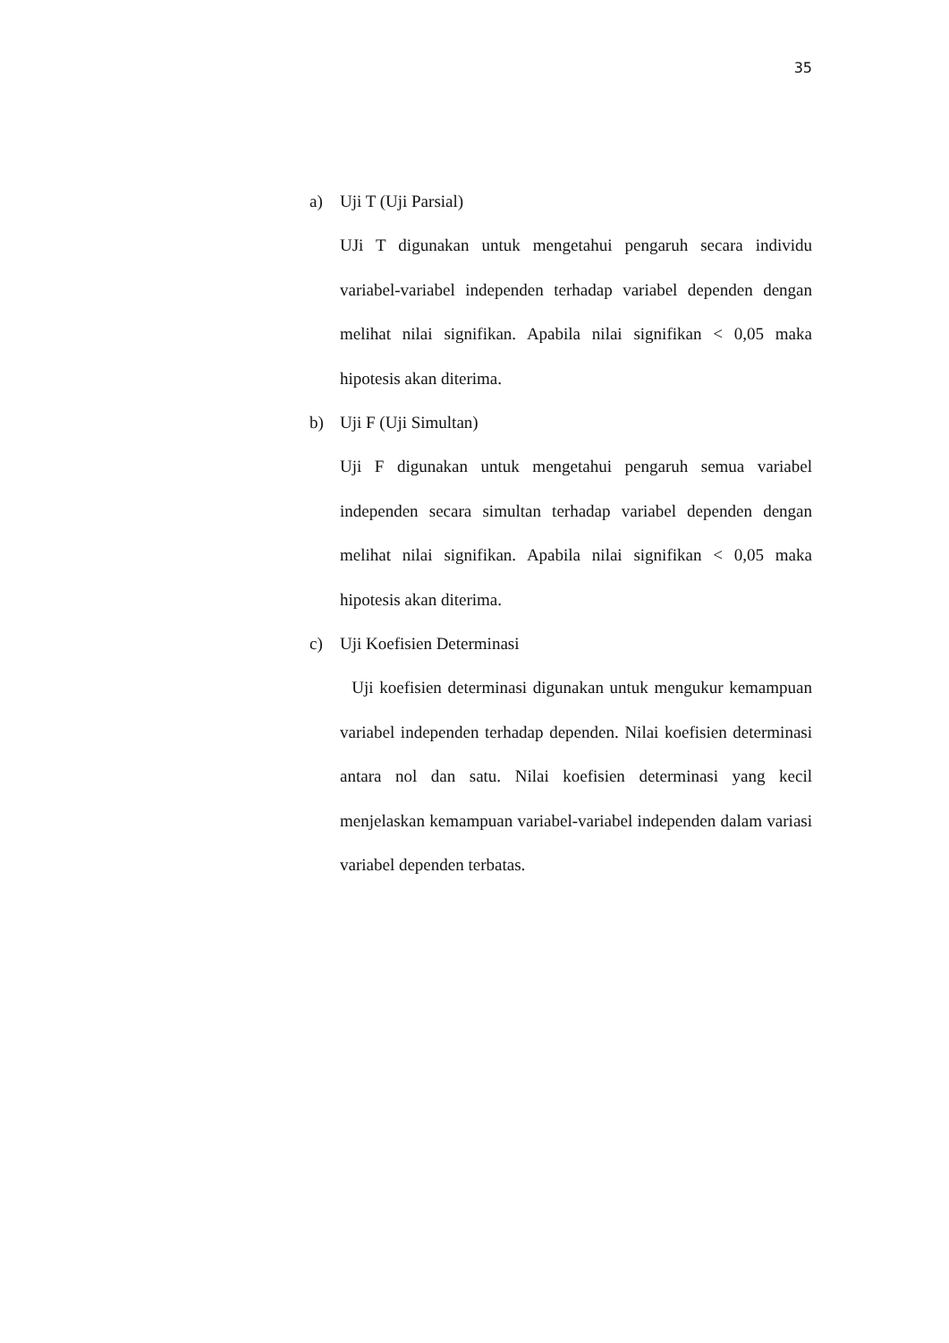35
a) Uji T (Uji Parsial)
UJi T digunakan untuk mengetahui pengaruh secara individu variabel-variabel independen terhadap variabel dependen dengan melihat nilai signifikan. Apabila nilai signifikan < 0,05 maka hipotesis akan diterima.
b) Uji F (Uji Simultan)
Uji F digunakan untuk mengetahui pengaruh semua variabel independen secara simultan terhadap variabel dependen dengan melihat nilai signifikan. Apabila nilai signifikan < 0,05 maka hipotesis akan diterima.
c) Uji Koefisien Determinasi
Uji koefisien determinasi digunakan untuk mengukur kemampuan variabel independen terhadap dependen. Nilai koefisien determinasi antara nol dan satu. Nilai koefisien determinasi yang kecil menjelaskan kemampuan variabel-variabel independen dalam variasi variabel dependen terbatas.